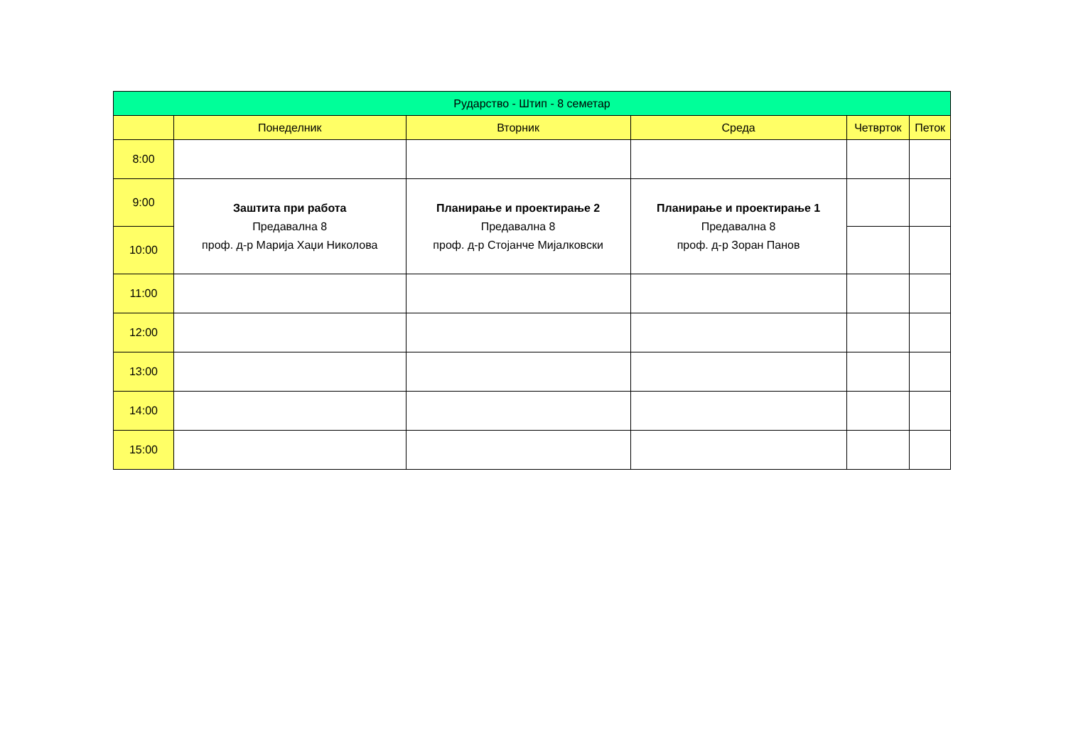| Рударство - Штип - 8 семетар | | | | | |
| --- | --- | --- | --- | --- | --- |
| | Понеделник | Вторник | Среда | Четврток | Петок |
| 8:00 | | | | | |
| 9:00 | Заштита при работа Предавална 8 проф. д-р Марија Хаџи Николова | Планирање и проектирање 2 Предавална 8 проф. д-р Стојанче Мијалковски | Планирање и проектирање 1 Предавална 8 проф. д-р Зоран Панов | | |
| 10:00 | | | | | |
| 11:00 | | | | | |
| 12:00 | | | | | |
| 13:00 | | | | | |
| 14:00 | | | | | |
| 15:00 | | | | | |